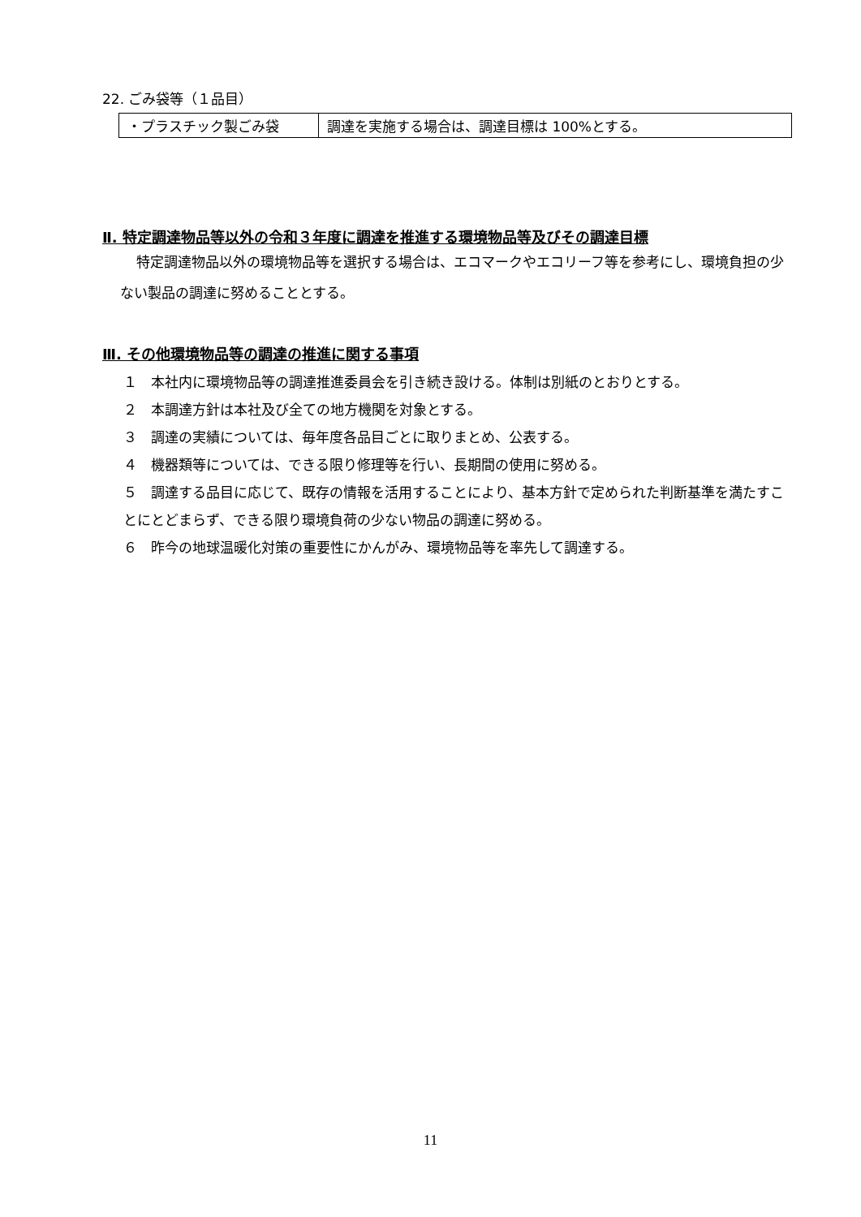22. ごみ袋等（１品目）
| ・プラスチック製ごみ袋 | 調達を実施する場合は、調達目標は 100%とする。 |
Ⅱ. 特定調達物品等以外の令和３年度に調達を推進する環境物品等及びその調達目標
特定調達物品以外の環境物品等を選択する場合は、エコマークやエコリーフ等を参考にし、環境負担の少ない製品の調達に努めることとする。
Ⅲ. その他環境物品等の調達の推進に関する事項
１　本社内に環境物品等の調達推進委員会を引き続き設ける。体制は別紙のとおりとする。
２　本調達方針は本社及び全ての地方機関を対象とする。
３　調達の実績については、毎年度各品目ごとに取りまとめ、公表する。
４　機器類等については、できる限り修理等を行い、長期間の使用に努める。
５　調達する品目に応じて、既存の情報を活用することにより、基本方針で定められた判断基準を満たすことにとどまらず、できる限り環境負荷の少ない物品の調達に努める。
６　昨今の地球温暖化対策の重要性にかんがみ、環境物品等を率先して調達する。
11